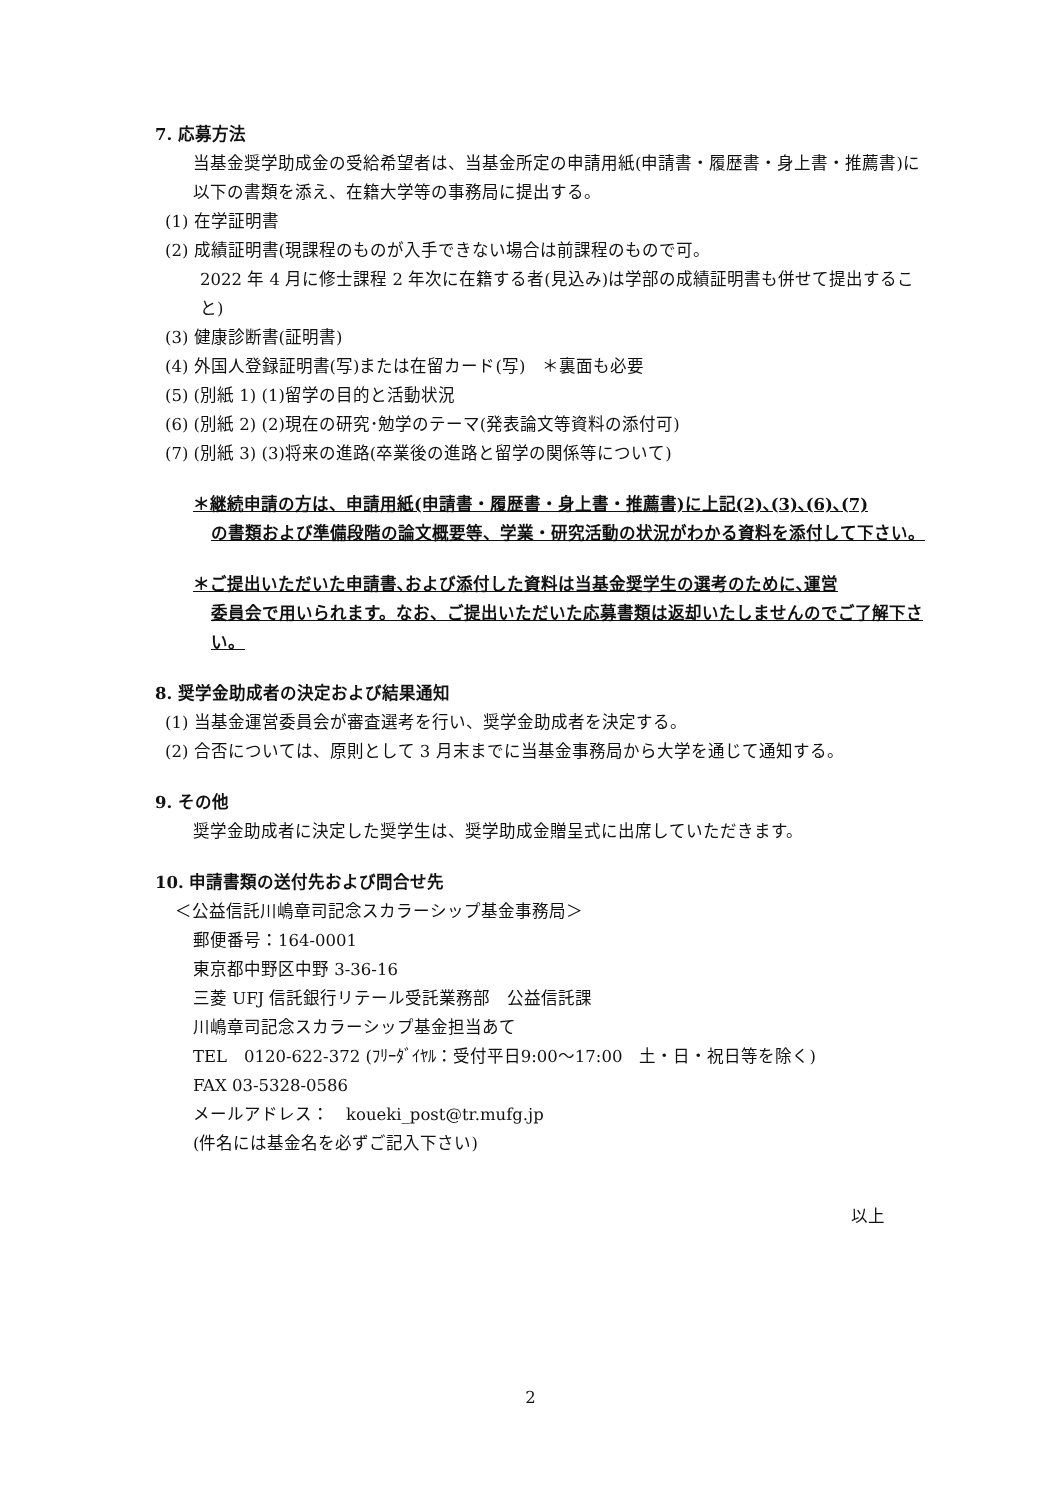7. 応募方法
当基金奨学助成金の受給希望者は、当基金所定の申請用紙(申請書・履歴書・身上書・推薦書)に以下の書類を添え、在籍大学等の事務局に提出する。
(1) 在学証明書
(2) 成績証明書(現課程のものが入手できない場合は前課程のもので可。
2022 年 4 月に修士課程 2 年次に在籍する者(見込み)は学部の成績証明書も併せて提出すること)
(3) 健康診断書(証明書)
(4) 外国人登録証明書(写)または在留カード(写)　＊裏面も必要
(5) (別紙 1) (1)留学の目的と活動状況
(6) (別紙 2) (2)現在の研究･勉学のテーマ(発表論文等資料の添付可)
(7) (別紙 3) (3)将来の進路(卒業後の進路と留学の関係等について)
＊継続申請の方は、申請用紙(申請書・履歴書・身上書・推薦書)に上記(2)､(3)､(6)､(7)
の書類および準備段階の論文概要等、学業・研究活動の状況がわかる資料を添付して下さい。
＊ご提出いただいた申請書､および添付した資料は当基金奨学生の選考のために､運営
委員会で用いられます。なお、ご提出いただいた応募書類は返却いたしませんのでご了解下さい。
8. 奨学金助成者の決定および結果通知
(1) 当基金運営委員会が審査選考を行い、奨学金助成者を決定する。
(2) 合否については、原則として 3 月末までに当基金事務局から大学を通じて通知する。
9. その他
奨学金助成者に決定した奨学生は、奨学助成金贈呈式に出席していただきます。
10. 申請書類の送付先および問合せ先
＜公益信託川嶋章司記念スカラーシップ基金事務局＞
郵便番号：164-0001
東京都中野区中野 3-36-16
三菱 UFJ 信託銀行リテール受託業務部　公益信託課
川嶋章司記念スカラーシップ基金担当あて
TEL　0120-622-372 (ﾌﾘｰﾀﾞｲﾔﾙ：受付平日9:00～17:00　土・日・祝日等を除く)
FAX 03-5328-0586
メールアドレス：　koueki_post@tr.mufg.jp
(件名には基金名を必ずご記入下さい)
以上
2